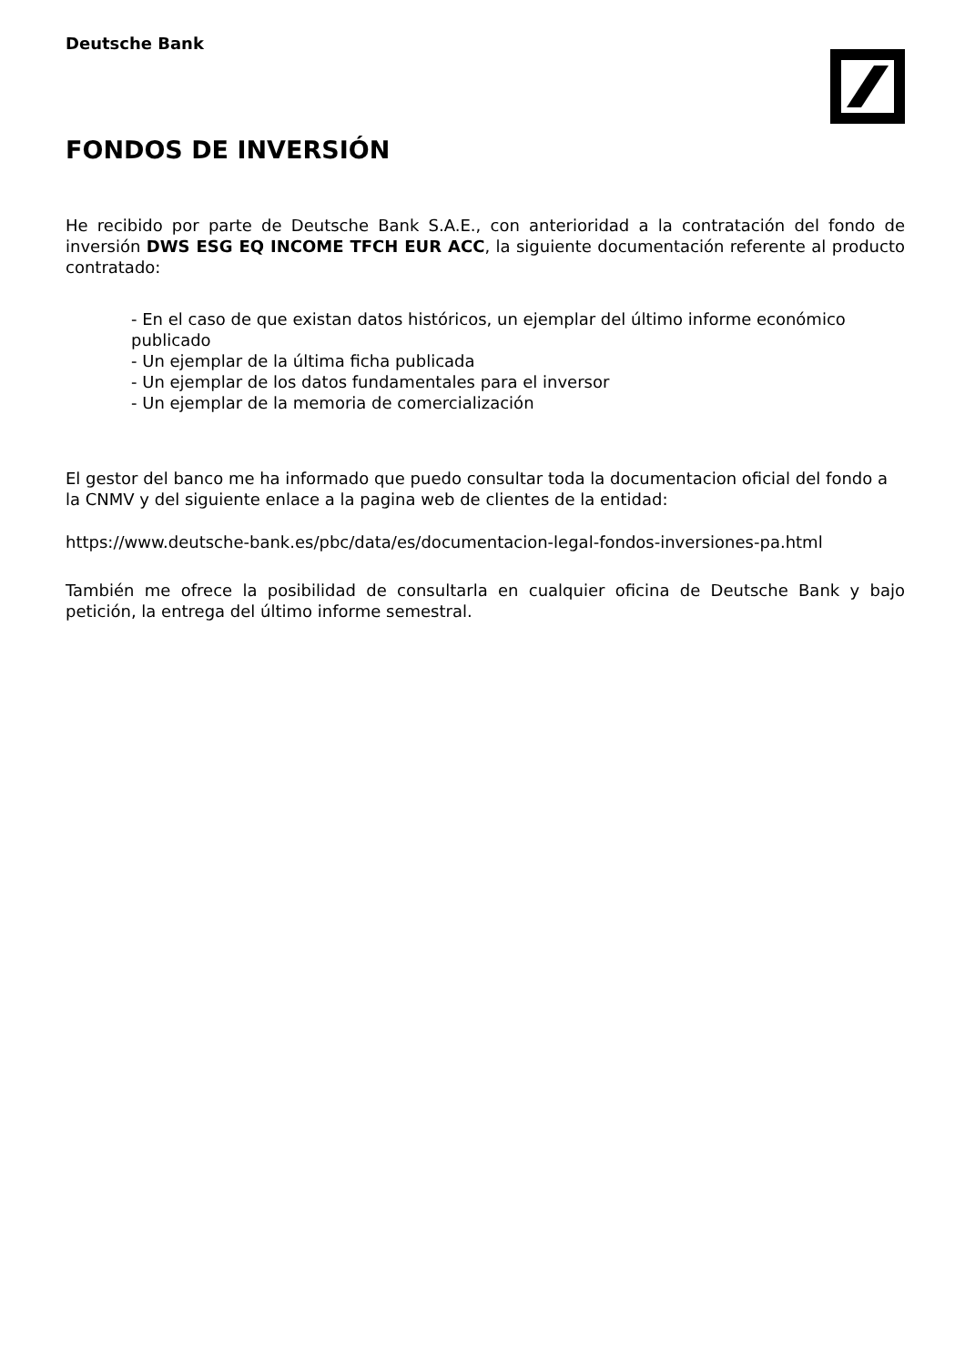Deutsche Bank
FONDOS DE INVERSIÓN
He recibido por parte de Deutsche Bank S.A.E., con anterioridad a la contratación del fondo de inversión DWS ESG EQ INCOME TFCH EUR ACC, la siguiente documentación referente al producto contratado:
- En el caso de que existan datos históricos, un ejemplar del último informe económico publicado
- Un ejemplar de la última ficha publicada
- Un ejemplar de los datos fundamentales para el inversor
- Un ejemplar de la memoria de comercialización
El gestor del banco me ha informado que puedo consultar toda la documentacion oficial del fondo a la CNMV y del siguiente enlace a la pagina web de clientes de la entidad:
https://www.deutsche-bank.es/pbc/data/es/documentacion-legal-fondos-inversiones-pa.html
También me ofrece la posibilidad de consultarla en cualquier oficina de Deutsche Bank y bajo petición, la entrega del último informe semestral.